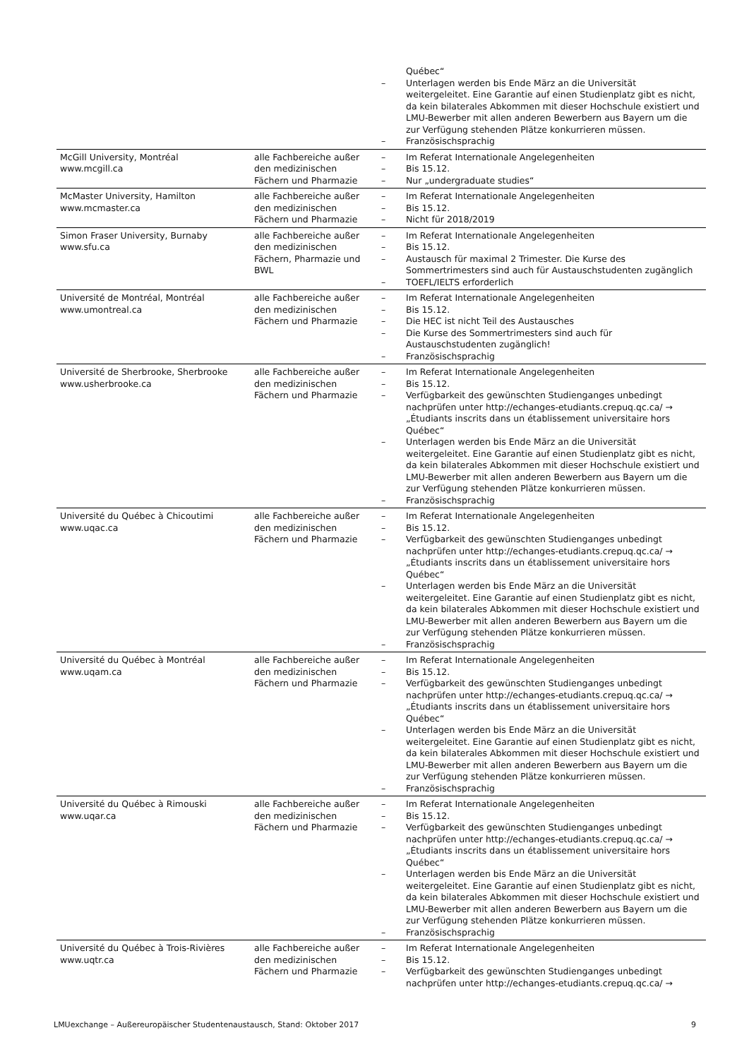| | | Québec“ – Unterlagen werden bis Ende März an die Universität weitergeleitet. Eine Garantie auf einen Studienplatz gibt es nicht, da kein bilaterales Abkommen mit dieser Hochschule existiert und LMU-Bewerber mit allen anderen Bewerbern aus Bayern um die zur Verfügung stehenden Plätze konkurrieren müssen. – Französischsprachig |
| McGill University, Montréal www.mcgill.ca | alle Fachbereiche außer den medizinischen Fächern und Pharmazie | – Im Referat Internationale Angelegenheiten – Bis 15.12. – Nur „undergraduate studies“ |
| McMaster University, Hamilton www.mcmaster.ca | alle Fachbereiche außer den medizinischen Fächern und Pharmazie | – Im Referat Internationale Angelegenheiten – Bis 15.12. – Nicht für 2018/2019 |
| Simon Fraser University, Burnaby www.sfu.ca | alle Fachbereiche außer den medizinischen Fächern, Pharmazie und BWL | – Im Referat Internationale Angelegenheiten – Bis 15.12. – Austausch für maximal 2 Trimester. Die Kurse des Sommertrimesters sind auch für Austauschstudenten zugänglich – TOEFL/IELTS erforderlich |
| Université de Montréal, Montréal www.umontreal.ca | alle Fachbereiche außer den medizinischen Fächern und Pharmazie | – Im Referat Internationale Angelegenheiten – Bis 15.12. – Die HEC ist nicht Teil des Austausches – Die Kurse des Sommertrimesters sind auch für Austauschstudenten zugänglich! – Französischsprachig |
| Université de Sherbrooke, Sherbrooke www.usherbrooke.ca | alle Fachbereiche außer den medizinischen Fächern und Pharmazie | – Im Referat Internationale Angelegenheiten – Bis 15.12. – Verfügbarkeit des gewünschten Studienganges unbedingt nachprüfen unter http://echanges-etudiants.crepuq.qc.ca/ → „Étudiants inscrits dans un établissement universitaire hors Québec“ – Unterlagen werden bis Ende März an die Universität weitergeleitet. Eine Garantie auf einen Studienplatz gibt es nicht, da kein bilaterales Abkommen mit dieser Hochschule existiert und LMU-Bewerber mit allen anderen Bewerbern aus Bayern um die zur Verfügung stehenden Plätze konkurrieren müssen. – Französischsprachig |
| Université du Québec à Chicoutimi www.uqac.ca | alle Fachbereiche außer den medizinischen Fächern und Pharmazie | – Im Referat Internationale Angelegenheiten – Bis 15.12. – Verfügbarkeit des gewünschten Studienganges unbedingt nachprüfen unter http://echanges-etudiants.crepuq.qc.ca/ → „Étudiants inscrits dans un établissement universitaire hors Québec“ – Unterlagen werden bis Ende März an die Universität weitergeleitet. Eine Garantie auf einen Studienplatz gibt es nicht, da kein bilaterales Abkommen mit dieser Hochschule existiert und LMU-Bewerber mit allen anderen Bewerbern aus Bayern um die zur Verfügung stehenden Plätze konkurrieren müssen. – Französischsprachig |
| Université du Québec à Montréal www.uqam.ca | alle Fachbereiche außer den medizinischen Fächern und Pharmazie | – Im Referat Internationale Angelegenheiten – Bis 15.12. – Verfügbarkeit des gewünschten Studienganges unbedingt nachprüfen unter http://echanges-etudiants.crepuq.qc.ca/ → „Étudiants inscrits dans un établissement universitaire hors Québec“ – Unterlagen werden bis Ende März an die Universität weitergeleitet. Eine Garantie auf einen Studienplatz gibt es nicht, da kein bilaterales Abkommen mit dieser Hochschule existiert und LMU-Bewerber mit allen anderen Bewerbern aus Bayern um die zur Verfügung stehenden Plätze konkurrieren müssen. – Französischsprachig |
| Université du Québec à Rimouski www.uqar.ca | alle Fachbereiche außer den medizinischen Fächern und Pharmazie | – Im Referat Internationale Angelegenheiten – Bis 15.12. – Verfügbarkeit des gewünschten Studienganges unbedingt nachprüfen unter http://echanges-etudiants.crepuq.qc.ca/ → „Étudiants inscrits dans un établissement universitaire hors Québec“ – Unterlagen werden bis Ende März an die Universität weitergeleitet. Eine Garantie auf einen Studienplatz gibt es nicht, da kein bilaterales Abkommen mit dieser Hochschule existiert und LMU-Bewerber mit allen anderen Bewerbern aus Bayern um die zur Verfügung stehenden Plätze konkurrieren müssen. – Französischsprachig |
| Université du Québec à Trois-Rivières www.uqtr.ca | alle Fachbereiche außer den medizinischen Fächern und Pharmazie | – Im Referat Internationale Angelegenheiten – Bis 15.12. – Verfügbarkeit des gewünschten Studienganges unbedingt nachprüfen unter http://echanges-etudiants.crepuq.qc.ca/ → |
LMUexchange – Außereuropäischer Studentenaustausch, Stand: Oktober 2017 9